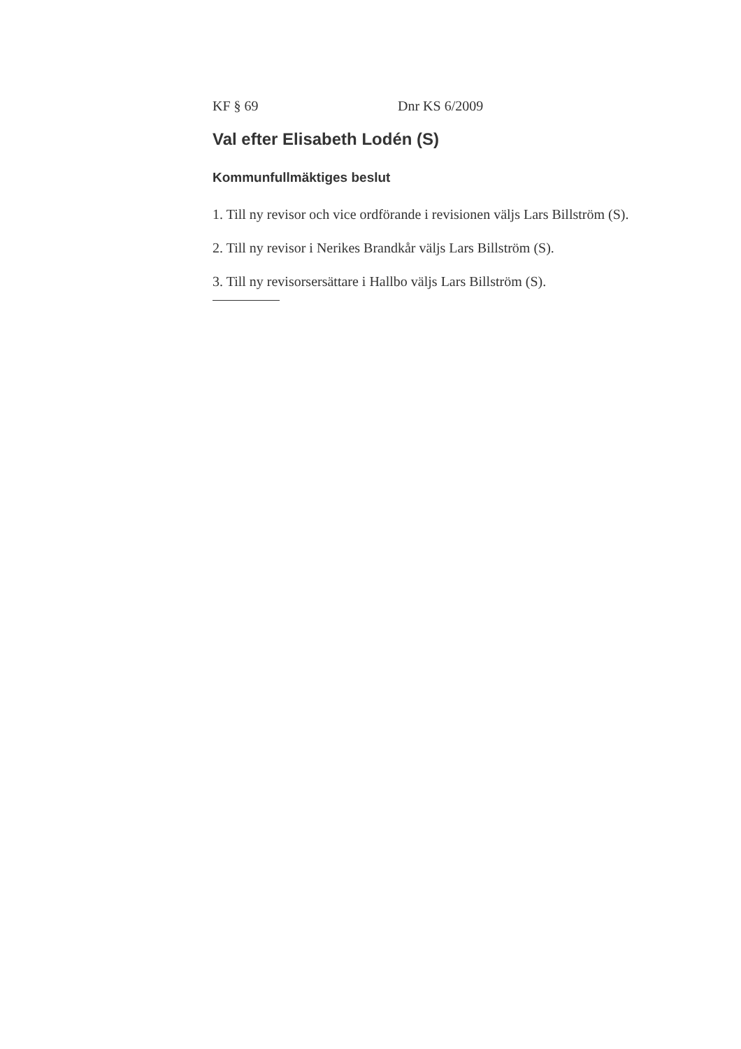KF § 69 Dnr KS 6/2009
Val efter Elisabeth Lodén (S)
Kommunfullmäktiges beslut
1. Till ny revisor och vice ordförande i revisionen väljs Lars Billström (S).
2. Till ny revisor i Nerikes Brandkår väljs Lars Billström (S).
3. Till ny revisorsersättare i Hallbo väljs Lars Billström (S).